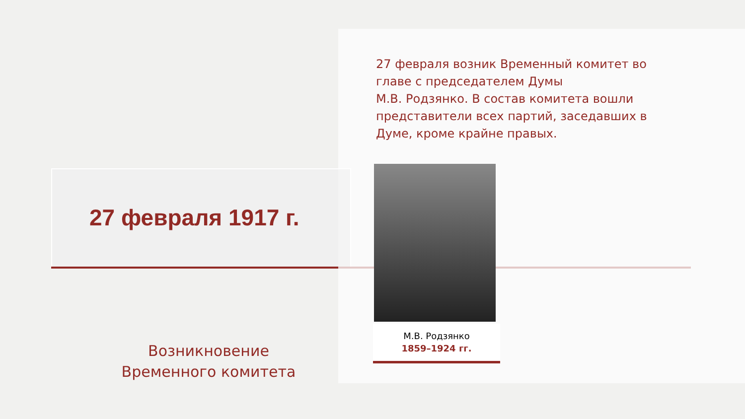27 февраля 1917 г.
27 февраля возник Временный комитет во главе с председателем Думы
М.В. Родзянко. В состав комитета вошли представители всех партий, заседавших в Думе, кроме крайне правых.
М.В. Родзянко
1859–1924 гг.
Возникновение Временного комитета